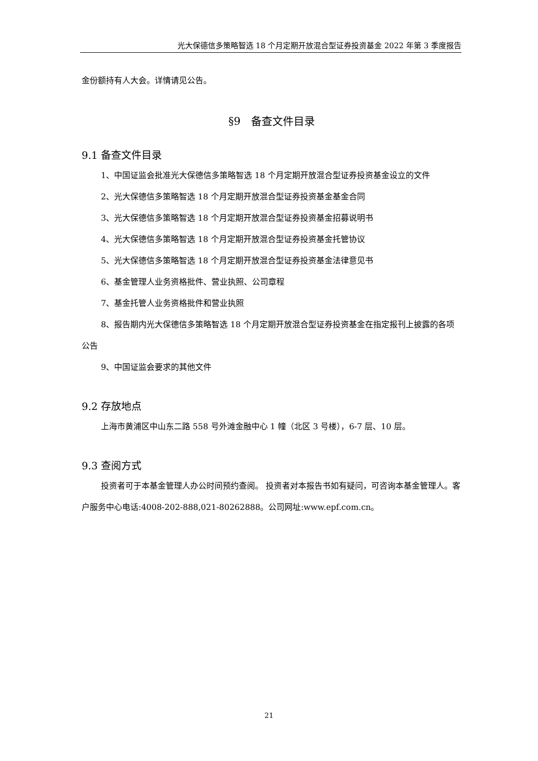光大保德信多策略智选 18 个月定期开放混合型证券投资基金 2022 年第 3 季度报告
金份额持有人大会。详情请见公告。
§9　备查文件目录
9.1 备查文件目录
1、中国证监会批准光大保德信多策略智选 18 个月定期开放混合型证券投资基金设立的文件
2、光大保德信多策略智选 18 个月定期开放混合型证券投资基金基金合同
3、光大保德信多策略智选 18 个月定期开放混合型证券投资基金招募说明书
4、光大保德信多策略智选 18 个月定期开放混合型证券投资基金托管协议
5、光大保德信多策略智选 18 个月定期开放混合型证券投资基金法律意见书
6、基金管理人业务资格批件、营业执照、公司章程
7、基金托管人业务资格批件和营业执照
8、报告期内光大保德信多策略智选 18 个月定期开放混合型证券投资基金在指定报刊上披露的各项公告
9、中国证监会要求的其他文件
9.2 存放地点
上海市黄浦区中山东二路 558 号外滩金融中心 1 幢（北区 3 号楼），6-7 层、10 层。
9.3 查阅方式
投资者可于本基金管理人办公时间预约查阅。 投资者对本报告书如有疑问，可咨询本基金管理人。客户服务中心电话:4008-202-888,021-80262888。公司网址:www.epf.com.cn。
21